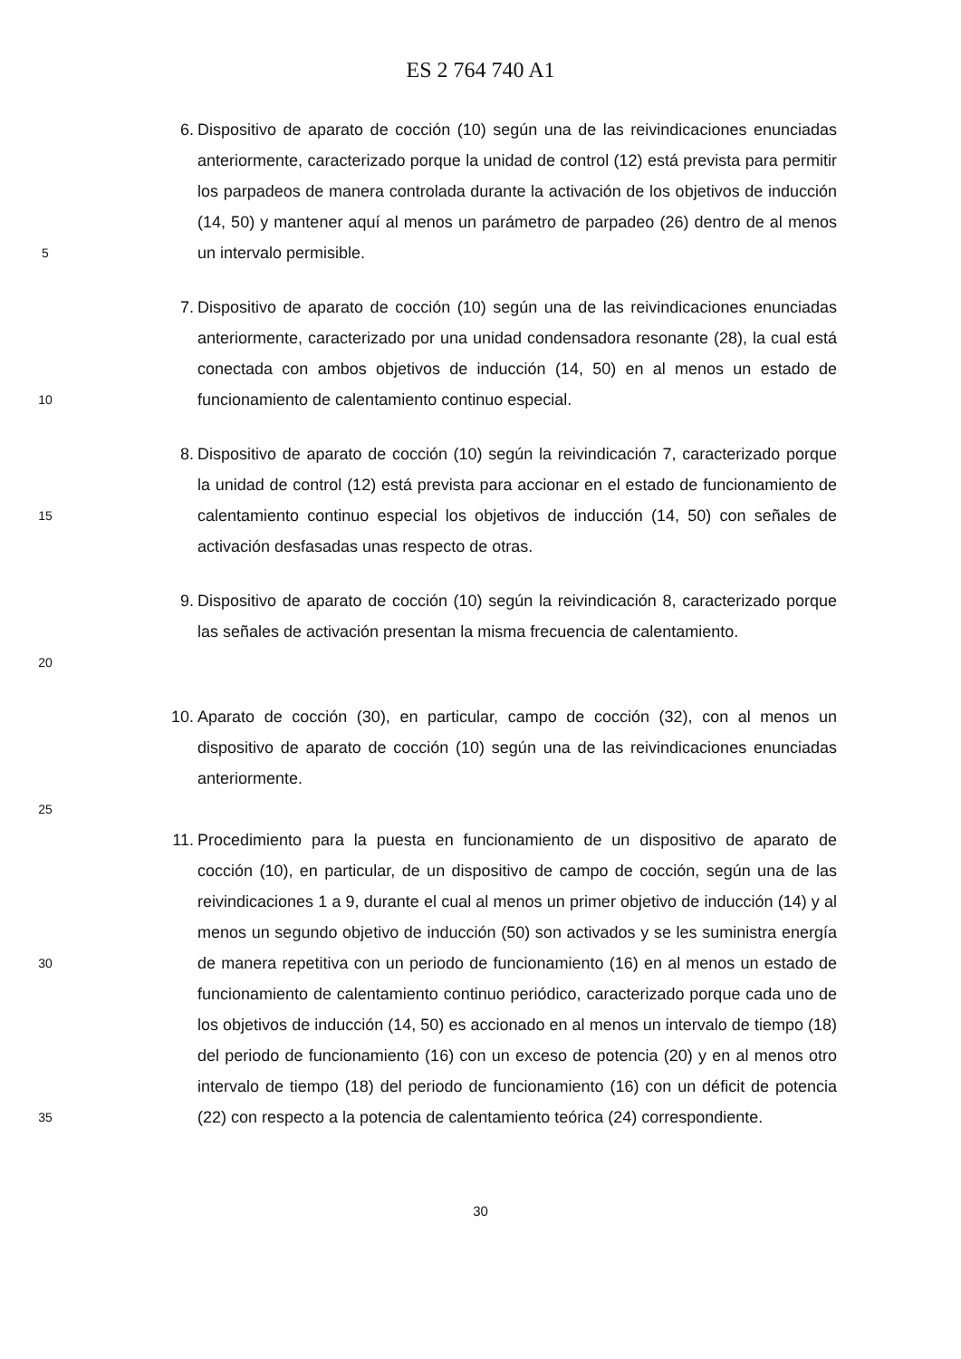ES 2 764 740 A1
5
6. Dispositivo de aparato de cocción (10) según una de las reivindicaciones enunciadas anteriormente, caracterizado porque la unidad de control (12) está prevista para permitir los parpadeos de manera controlada durante la activación de los objetivos de inducción (14, 50) y mantener aquí al menos un parámetro de parpadeo (26) dentro de al menos un intervalo permisible.
10
7. Dispositivo de aparato de cocción (10) según una de las reivindicaciones enunciadas anteriormente, caracterizado por una unidad condensadora resonante (28), la cual está conectada con ambos objetivos de inducción (14, 50) en al menos un estado de funcionamiento de calentamiento continuo especial.
15
8. Dispositivo de aparato de cocción (10) según la reivindicación 7, caracterizado porque la unidad de control (12) está prevista para accionar en el estado de funcionamiento de calentamiento continuo especial los objetivos de inducción (14, 50) con señales de activación desfasadas unas respecto de otras.
20
9. Dispositivo de aparato de cocción (10) según la reivindicación 8, caracterizado porque las señales de activación presentan la misma frecuencia de calentamiento.
10.
Aparato de cocción (30), en particular, campo de cocción (32), con al menos un dispositivo de aparato de cocción (10) según una de las reivindicaciones enunciadas anteriormente.
25
30
35
11.
Procedimiento para la puesta en funcionamiento de un dispositivo de aparato de cocción (10), en particular, de un dispositivo de campo de cocción, según una de las reivindicaciones 1 a 9, durante el cual al menos un primer objetivo de inducción (14) y al menos un segundo objetivo de inducción (50) son activados y se les suministra energía de manera repetitiva con un periodo de funcionamiento (16) en al menos un estado de funcionamiento de calentamiento continuo periódico, caracterizado porque cada uno de los objetivos de inducción (14, 50) es accionado en al menos un intervalo de tiempo (18) del periodo de funcionamiento (16) con un exceso de potencia (20) y en al menos otro intervalo de tiempo (18) del periodo de funcionamiento (16) con un déficit de potencia (22) con respecto a la potencia de calentamiento teórica (24) correspondiente.
30